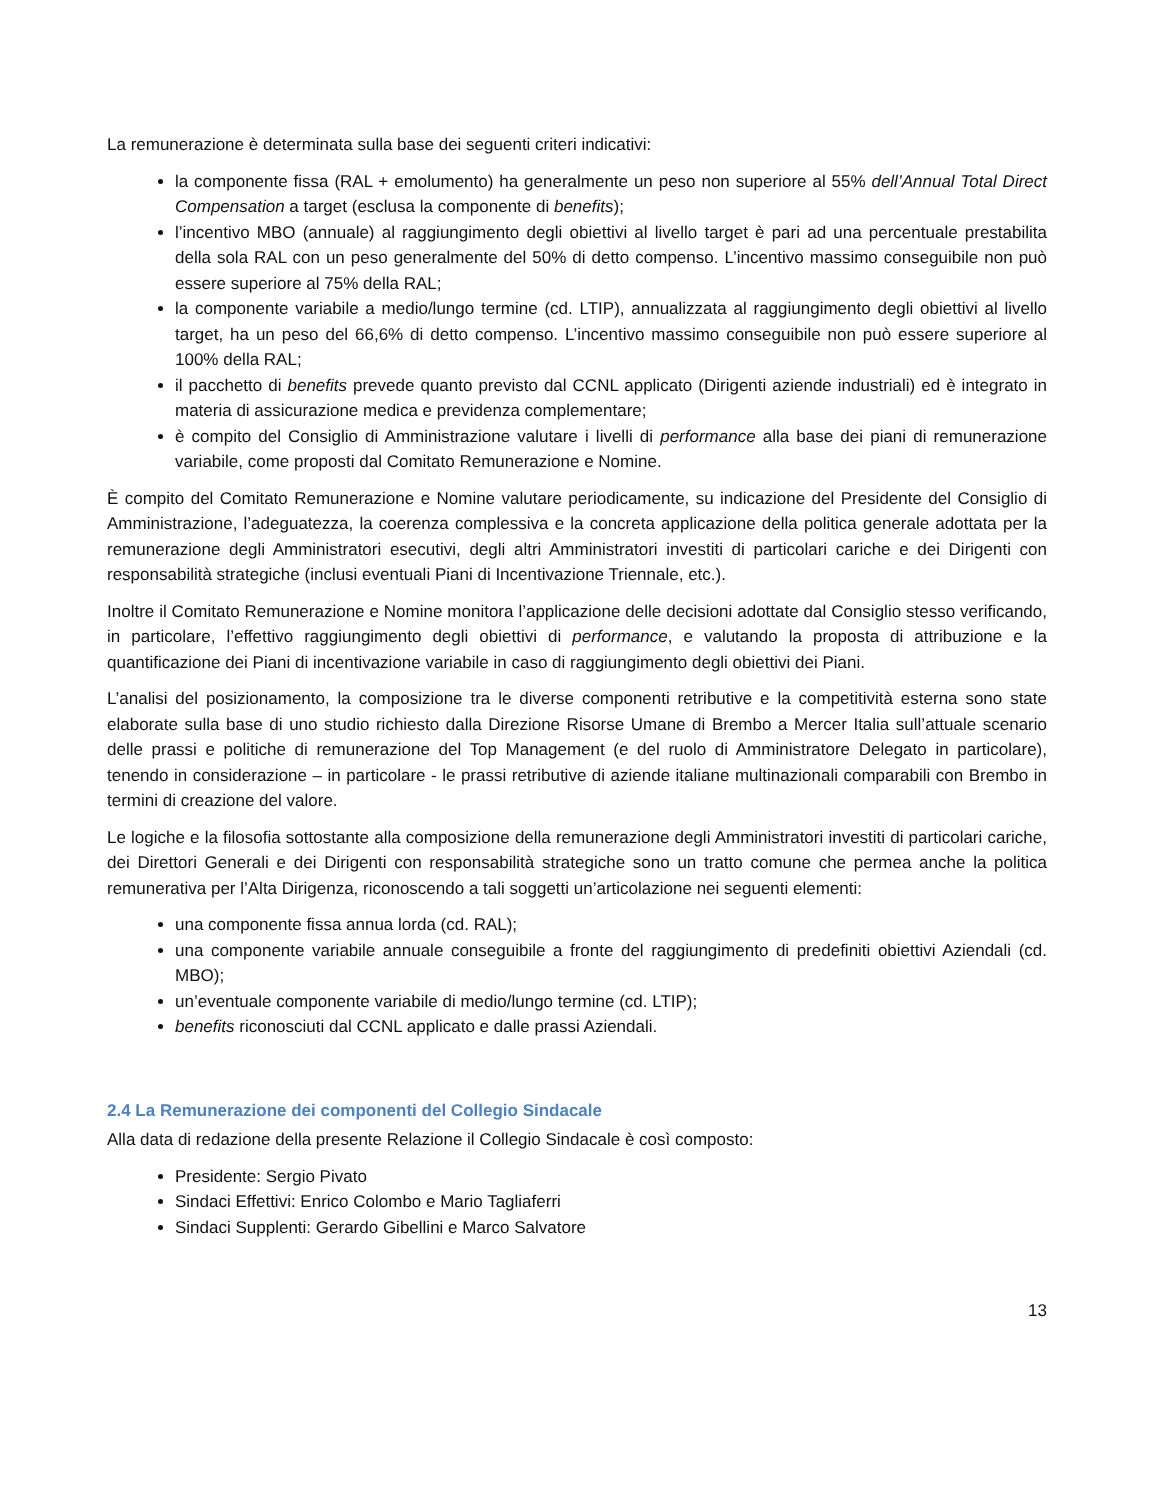La remunerazione è determinata sulla base dei seguenti criteri indicativi:
la componente fissa (RAL + emolumento) ha generalmente un peso non superiore al 55% dell’Annual Total Direct Compensation a target (esclusa la componente di benefits);
l’incentivo MBO (annuale) al raggiungimento degli obiettivi al livello target è pari ad una percentuale prestabilita della sola RAL con un peso generalmente del 50% di detto compenso. L’incentivo massimo conseguibile non può essere superiore al 75% della RAL;
la componente variabile a medio/lungo termine (cd. LTIP), annualizzata al raggiungimento degli obiettivi al livello target, ha un peso del 66,6% di detto compenso. L’incentivo massimo conseguibile non può essere superiore al 100% della RAL;
il pacchetto di benefits prevede quanto previsto dal CCNL applicato (Dirigenti aziende industriali) ed è integrato in materia di assicurazione medica e previdenza complementare;
è compito del Consiglio di Amministrazione valutare i livelli di performance alla base dei piani di remunerazione variabile, come proposti dal Comitato Remunerazione e Nomine.
È compito del Comitato Remunerazione e Nomine valutare periodicamente, su indicazione del Presidente del Consiglio di Amministrazione, l’adeguatezza, la coerenza complessiva e la concreta applicazione della politica generale adottata per la remunerazione degli Amministratori esecutivi, degli altri Amministratori investiti di particolari cariche e dei Dirigenti con responsabilità strategiche (inclusi eventuali Piani di Incentivazione Triennale, etc.).
Inoltre il Comitato Remunerazione e Nomine monitora l’applicazione delle decisioni adottate dal Consiglio stesso verificando, in particolare, l’effettivo raggiungimento degli obiettivi di performance, e valutando la proposta di attribuzione e la quantificazione dei Piani di incentivazione variabile in caso di raggiungimento degli obiettivi dei Piani.
L’analisi del posizionamento, la composizione tra le diverse componenti retributive e la competitività esterna sono state elaborate sulla base di uno studio richiesto dalla Direzione Risorse Umane di Brembo a Mercer Italia sull’attuale scenario delle prassi e politiche di remunerazione del Top Management (e del ruolo di Amministratore Delegato in particolare), tenendo in considerazione – in particolare - le prassi retributive di aziende italiane multinazionali comparabili con Brembo in termini di creazione del valore.
Le logiche e la filosofia sottostante alla composizione della remunerazione degli Amministratori investiti di particolari cariche, dei Direttori Generali e dei Dirigenti con responsabilità strategiche sono un tratto comune che permea anche la politica remunerativa per l’Alta Dirigenza, riconoscendo a tali soggetti un’articolazione nei seguenti elementi:
una componente fissa annua lorda (cd. RAL);
una componente variabile annuale conseguibile a fronte del raggiungimento di predefiniti obiettivi Aziendali (cd. MBO);
un’eventuale componente variabile di medio/lungo termine (cd. LTIP);
benefits riconosciuti dal CCNL applicato e dalle prassi Aziendali.
2.4 La Remunerazione dei componenti del Collegio Sindacale
Alla data di redazione della presente Relazione il Collegio Sindacale è così composto:
Presidente: Sergio Pivato
Sindaci Effettivi: Enrico Colombo e Mario Tagliaferri
Sindaci Supplenti: Gerardo Gibellini e Marco Salvatore
13